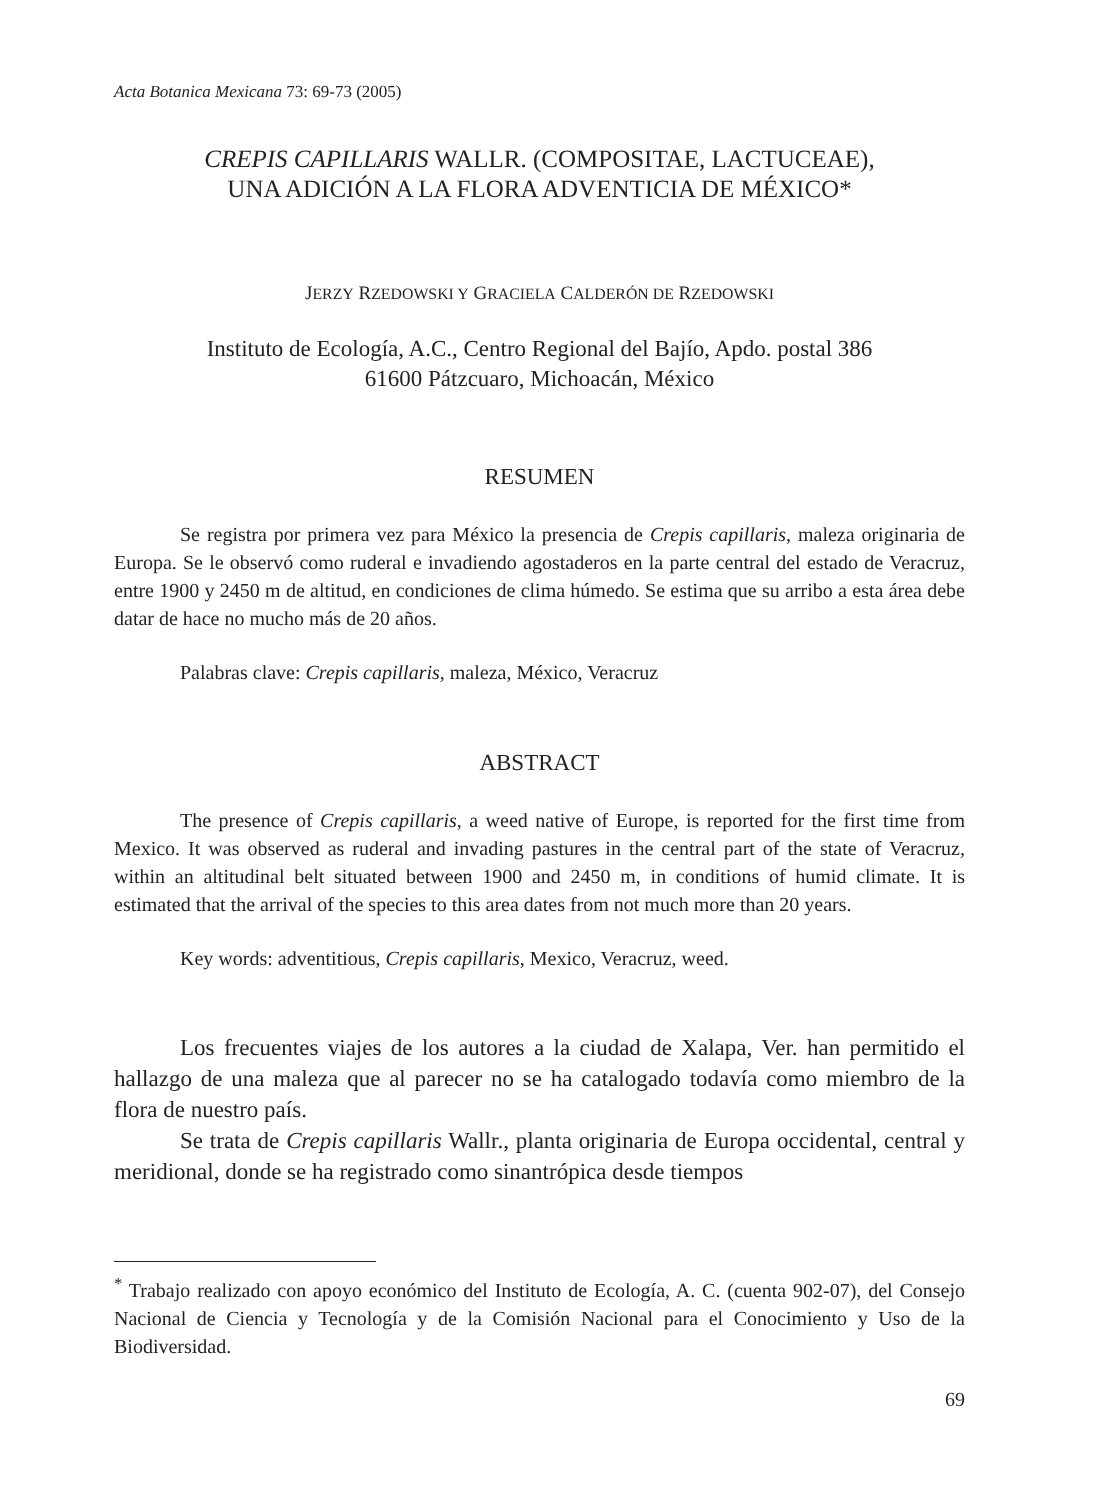Acta Botanica Mexicana 73: 69-73 (2005)
CREPIS CAPILLARIS WALLR. (COMPOSITAE, LACTUCEAE),
UNA ADICIÓN A LA FLORA ADVENTICIA DE MÉXICO*
JERZY RZEDOWSKI Y GRACIELA CALDERÓN DE RZEDOWSKI
Instituto de Ecología, A.C., Centro Regional del Bajío, Apdo. postal 386
61600 Pátzcuaro, Michoacán, México
RESUMEN
Se registra por primera vez para México la presencia de Crepis capillaris, maleza originaria de Europa. Se le observó como ruderal e invadiendo agostaderos en la parte central del estado de Veracruz, entre 1900 y 2450 m de altitud, en condiciones de clima húmedo. Se estima que su arribo a esta área debe datar de hace no mucho más de 20 años.
Palabras clave: Crepis capillaris, maleza, México, Veracruz
ABSTRACT
The presence of Crepis capillaris, a weed native of Europe, is reported for the first time from Mexico. It was observed as ruderal and invading pastures in the central part of the state of Veracruz, within an altitudinal belt situated between 1900 and 2450 m, in conditions of humid climate. It is estimated that the arrival of the species to this area dates from not much more than 20 years.
Key words: adventitious, Crepis capillaris, Mexico, Veracruz, weed.
Los frecuentes viajes de los autores a la ciudad de Xalapa, Ver. han permitido el hallazgo de una maleza que al parecer no se ha catalogado todavía como miembro de la flora de nuestro país.
Se trata de Crepis capillaris Wallr., planta originaria de Europa occidental, central y meridional, donde se ha registrado como sinantrópica desde tiempos
<sup>*</sup> Trabajo realizado con apoyo económico del Instituto de Ecología, A. C. (cuenta 902-07), del Consejo Nacional de Ciencia y Tecnología y de la Comisión Nacional para el Conocimiento y Uso de la Biodiversidad.
69